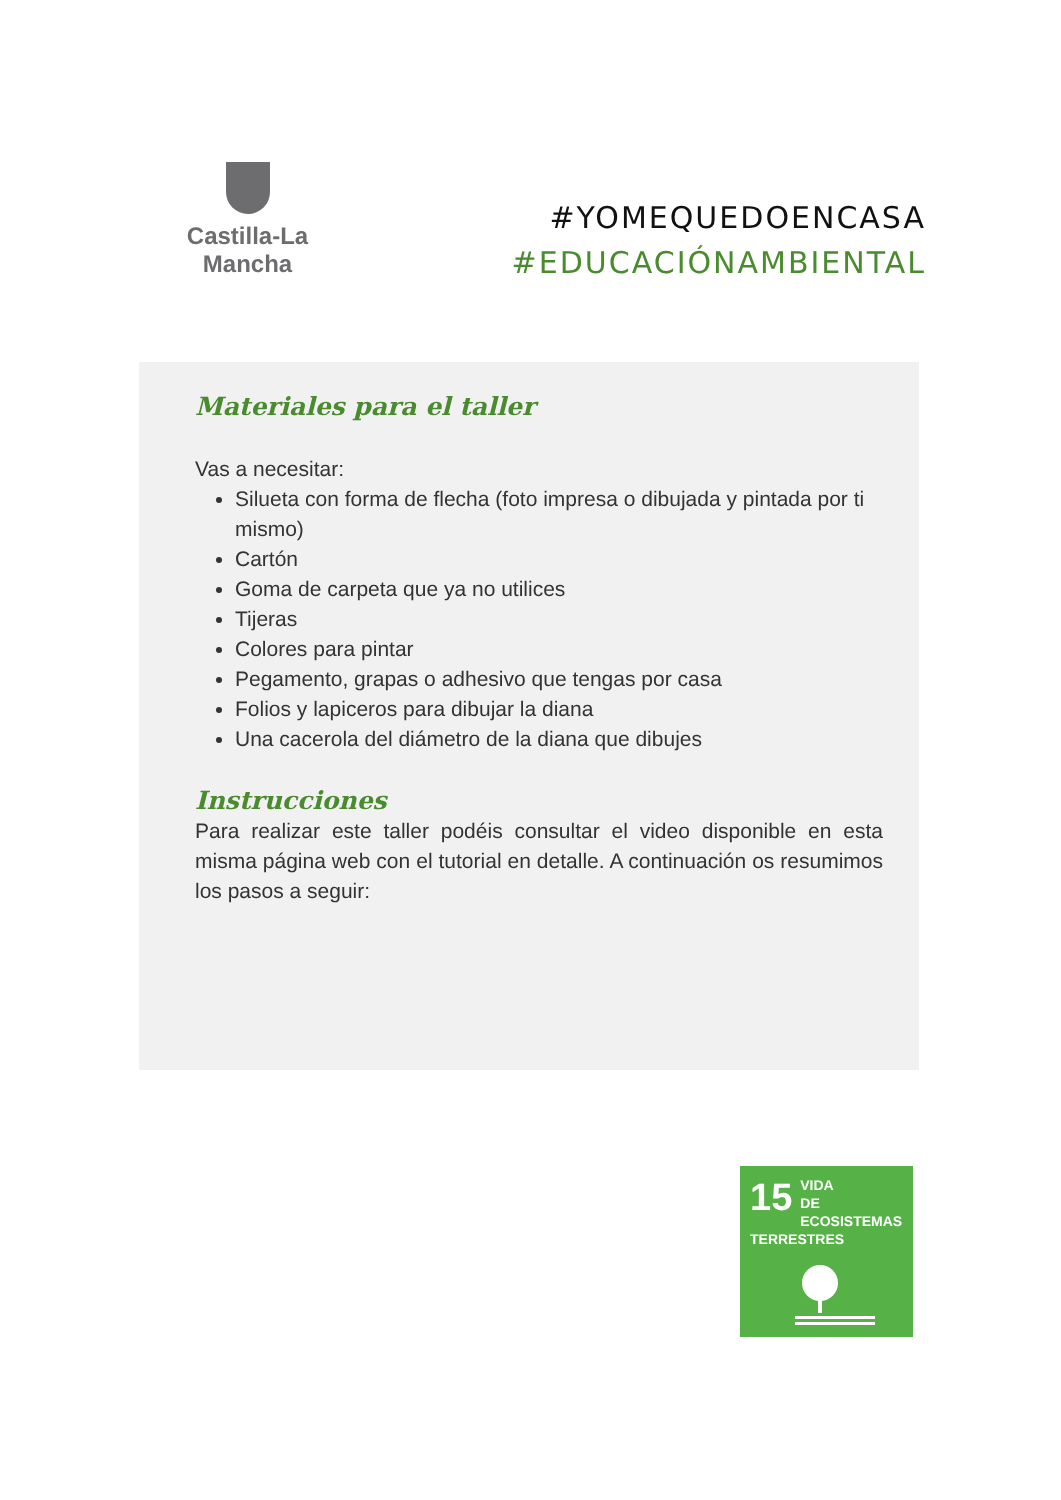Castilla-La Mancha
#YOMEQUEDOENCASA
#EDUCACIÓNAMBIENTAL
Materiales para el taller
Vas a necesitar:
Silueta con forma de flecha (foto impresa o dibujada y pintada por ti mismo)
Cartón
Goma de carpeta que ya no utilices
Tijeras
Colores para pintar
Pegamento, grapas o adhesivo que tengas por casa
Folios y lapiceros para dibujar la diana
Una cacerola del diámetro de la diana que dibujes
Instrucciones
Para realizar este taller podéis consultar el video disponible en esta misma página web con el tutorial en detalle. A continuación os resumimos los pasos a seguir:
15
VIDA
DE ECOSISTEMAS
TERRESTRES